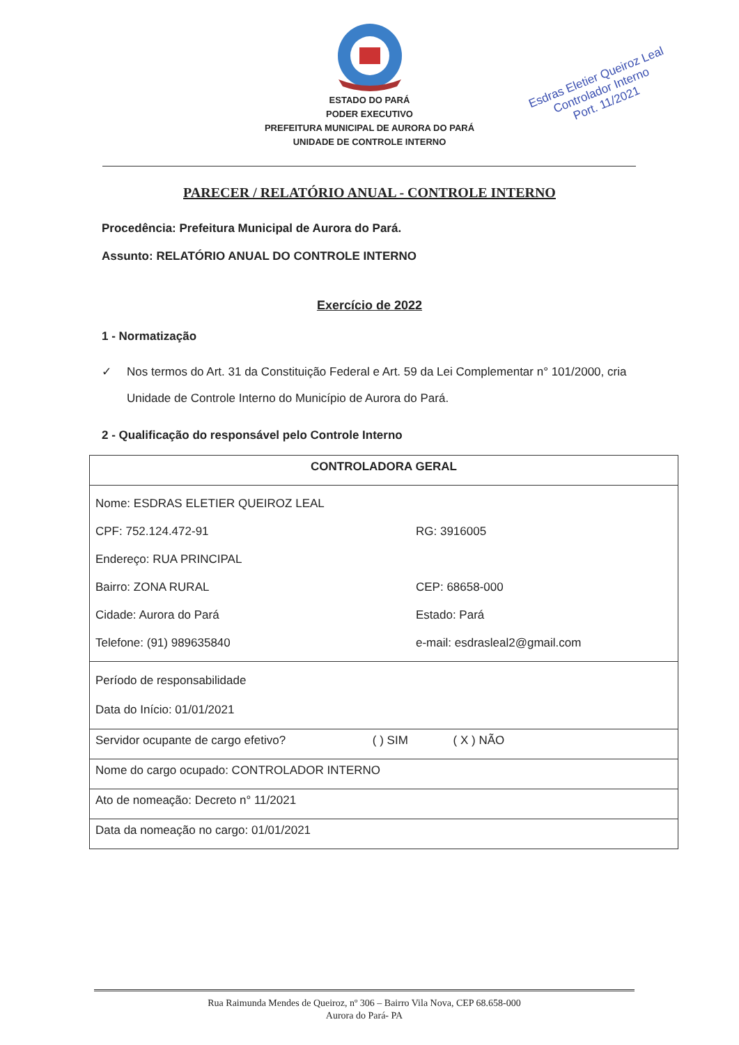ESTADO DO PARÁ
PODER EXECUTIVO
PREFEITURA MUNICIPAL DE AURORA DO PARÁ
UNIDADE DE CONTROLE INTERNO
Esdras Eletier Queiroz Leal
Controlador Interno
Port. 11/2021
PARECER / RELATÓRIO ANUAL - CONTROLE INTERNO
Procedência: Prefeitura Municipal de Aurora do Pará.
Assunto: RELATÓRIO ANUAL DO CONTROLE INTERNO
Exercício de 2022
1 - Normatização
✓ Nos termos do Art. 31 da Constituição Federal e Art. 59 da Lei Complementar n° 101/2000, cria Unidade de Controle Interno do Município de Aurora do Pará.
2 - Qualificação do responsável pelo Controle Interno
| CONTROLADORA GERAL |
| / Nome: ESDRAS ELETIER QUEIROZ LEAL / / / CPF: 752.124.472-91 / RG: 3916005 / / Endereço: RUA PRINCIPAL / / / Bairro: ZONA RURAL / CEP: 68658-000 / / Cidade: Aurora do Pará / Estado: Pará / / Telefone: (91) 989635840 / e-mail: esdrasleal2@gmail.com / |
| Período de responsabilidade Data do Início: 01/01/2021 |
| Servidor ocupante de cargo efetivo? ( ) SIM ( X ) NÃO |
| Nome do cargo ocupado: CONTROLADOR INTERNO |
| Ato de nomeação: Decreto n° 11/2021 |
| Data da nomeação no cargo: 01/01/2021 |
Rua Raimunda Mendes de Queiroz, nº 306 – Bairro Vila Nova, CEP 68.658-000
Aurora do Pará- PA